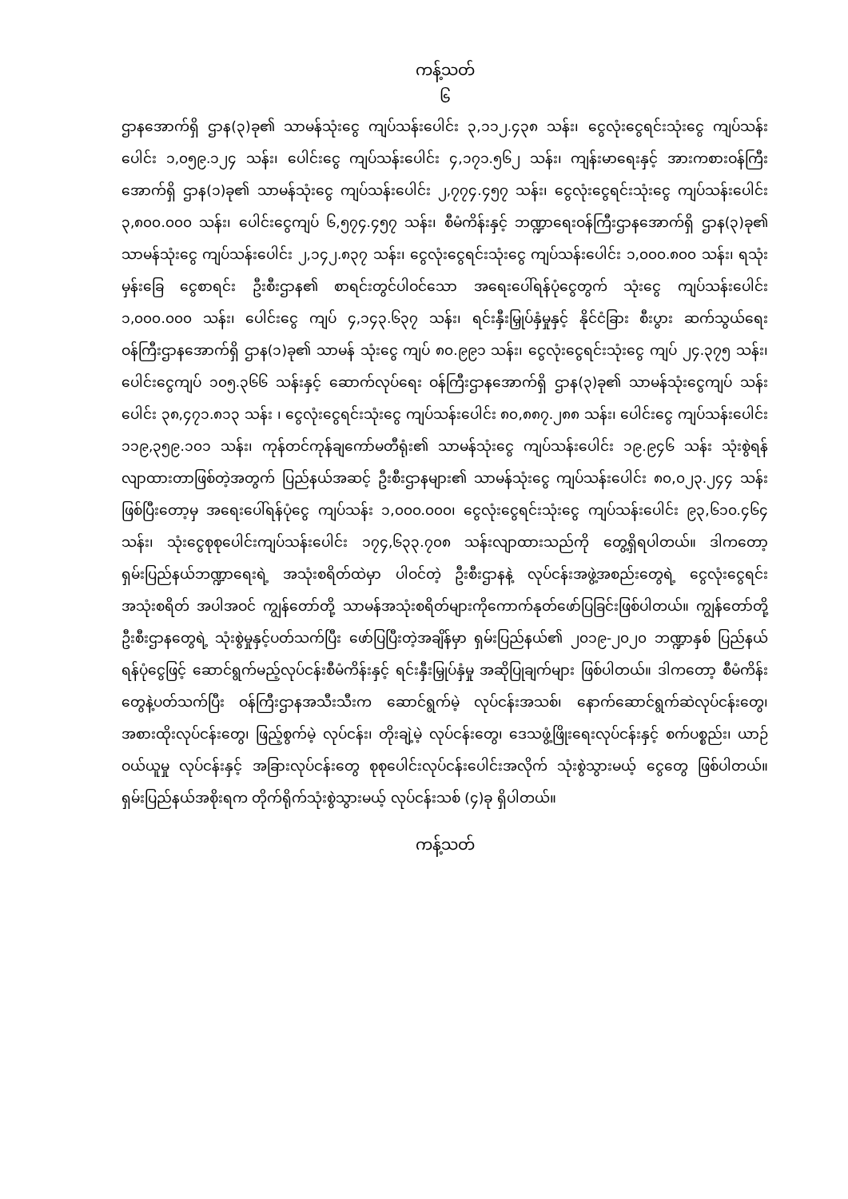ကန့်သတ်
၆
ဌာနအောက်ရှိ ဌာန(၃)ခု၏ သာမန်သုံးငွေ ကျပ်သန်းပေါင်း ၃,၁၁၂.၄၃၈ သန်း၊ ငွေလုံးငွေရင်းသုံးငွေ ကျပ်သန်းပေါင်း ၁,၀၅၉.၁၂၄ သန်း၊ ပေါင်းငွေ ကျပ်သန်းပေါင်း ၄,၁၇၁.၅၆၂ သန်း၊ ကျန်းမာရေးနှင့် အားကစားဝန်ကြီးအောက်ရှိ ဌာန(၁)ခု၏ သာမန်သုံးငွေ ကျပ်သန်းပေါင်း ၂,၇၇၄.၄၅၇ သန်း၊ ငွေလုံးငွေရင်းသုံးငွေ ကျပ်သန်းပေါင်း ၃,၈၀၀.၀၀၀ သန်း၊ ပေါင်းငွေကျပ် ၆,၅၇၄.၄၅၇ သန်း၊ စီမံကိန်းနှင့် ဘဏ္ဍာရေးဝန်ကြီးဌာနအောက်ရှိ ဌာန(၃)ခု၏ သာမန်သုံးငွေ ကျပ်သန်းပေါင်း ၂,၁၄၂.၈၃၇ သန်း၊ ငွေလုံးငွေရင်းသုံးငွေ ကျပ်သန်းပေါင်း ၁,၀၀၀.၈၀၀ သန်း၊ ရသုံးမှန်းခြေ ငွေစာရင်း ဦးစီးဌာန၏ စာရင်းတွင်ပါဝင်သော အရေးပေါ်ရန်ပုံငွေတွက် သုံးငွေ ကျပ်သန်းပေါင်း ၁,၀၀၀.၀၀၀ သန်း၊ ပေါင်းငွေ ကျပ် ၄,၁၄၃.၆၃၇ သန်း၊ ရင်းနှီးမြှုပ်နှံမှုနှင့် နိုင်ငံခြား စီးပွား ဆက်သွယ်ရေးဝန်ကြီးဌာနအောက်ရှိ ဌာန(၁)ခု၏ သာမန် သုံးငွေ ကျပ် ၈၀.၉၉၁ သန်း၊ ငွေလုံးငွေရင်းသုံးငွေ ကျပ် ၂၄.၃၇၅ သန်း၊ ပေါင်းငွေကျပ် ၁၀၅.၃၆၆ သန်းနှင့် ဆောက်လုပ်ရေး ဝန်ကြီးဌာနအောက်ရှိ ဌာန(၃)ခု၏ သာမန်သုံးငွေကျပ် သန်းပေါင်း ၃၈,၄၇၁.၈၁၃ သန်း ၊ ငွေလုံးငွေရင်းသုံးငွေ ကျပ်သန်းပေါင်း ၈၀,၈၈၇.၂၈၈ သန်း၊ ပေါင်းငွေ ကျပ်သန်းပေါင်း ၁၁၉,၃၅၉.၁၀၁ သန်း၊ ကုန်တင်ကုန်ချကော်မတီရုံး၏ သာမန်သုံးငွေ ကျပ်သန်းပေါင်း ၁၉.၉၄၆ သန်း သုံးစွဲရန်လျာထားတာဖြစ်တဲ့အတွက် ပြည်နယ်အဆင့် ဦးစီးဌာနများ၏ သာမန်သုံးငွေ ကျပ်သန်းပေါင်း ၈၀,၀၂၃.၂၄၄ သန်းဖြစ်ပြီးတော့မှ အရေးပေါ်ရန်ပုံငွေ ကျပ်သန်း ၁,၀၀၀.၀၀၀၊ ငွေလုံးငွေရင်းသုံးငွေ ကျပ်သန်းပေါင်း ၉၃,၆၁၀.၄၆၄ သန်း၊ သုံးငွေစုစုပေါင်းကျပ်သန်းပေါင်း ၁၇၄,၆၃၃.၇၀၈ သန်းလျာထားသည်ကို တွေ့ရှိရပါတယ်။ ဒါကတော့ ရှမ်းပြည်နယ်ဘဏ္ဍာရေးရဲ့ အသုံးစရိတ်ထဲမှာ ပါဝင်တဲ့ ဦးစီးဌာနနဲ့ လုပ်ငန်းအဖွဲ့အစည်းတွေရဲ့ ငွေလုံးငွေရင်း အသုံးစရိတ် အပါအဝင် ကျွန်တော်တို့ သာမန်အသုံးစရိတ်များကိုကောက်နုတ်ဖော်ပြခြင်းဖြစ်ပါတယ်။ ကျွန်တော်တို့ ဦးစီးဌာနတွေရဲ့ သုံးစွဲမှုနှင့်ပတ်သက်ပြီး ဖော်ပြပြီးတဲ့အချိန်မှာ ရှမ်းပြည်နယ်၏ ၂၀၁၉-၂၀၂၀ ဘဏ္ဍာနှစ် ပြည်နယ်ရန်ပုံငွေဖြင့် ဆောင်ရွက်မည့်လုပ်ငန်းစီမံကိန်းနှင့် ရင်းနှီးမြှုပ်နှံမှု အဆိုပြုချက်များ ဖြစ်ပါတယ်။ ဒါကတော့ စီမံကိန်းတွေနဲ့ပတ်သက်ပြီး ဝန်ကြီးဌာနအသီးသီးက ဆောင်ရွက်မဲ့ လုပ်ငန်းအသစ်၊ နောက်ဆောင်ရွက်ဆဲလုပ်ငန်းတွေ၊ အစားထိုးလုပ်ငန်းတွေ၊ ဖြည့်စွက်မဲ့ လုပ်ငန်း၊ တိုးချဲ့မဲ့ လုပ်ငန်းတွေ၊ ဒေသဖွံ့ဖြိုးရေးလုပ်ငန်းနှင့် စက်ပစ္စည်း၊ ယာဉ်ဝယ်ယူမှု လုပ်ငန်းနှင့် အခြားလုပ်ငန်းတွေ စုစုပေါင်းလုပ်ငန်းပေါင်းအလိုက် သုံးစွဲသွားမယ့် ငွေတွေ ဖြစ်ပါတယ်။ ရှမ်းပြည်နယ်အစိုးရက တိုက်ရိုက်သုံးစွဲသွားမယ့် လုပ်ငန်းသစ် (၄)ခု ရှိပါတယ်။
ကန့်သတ်